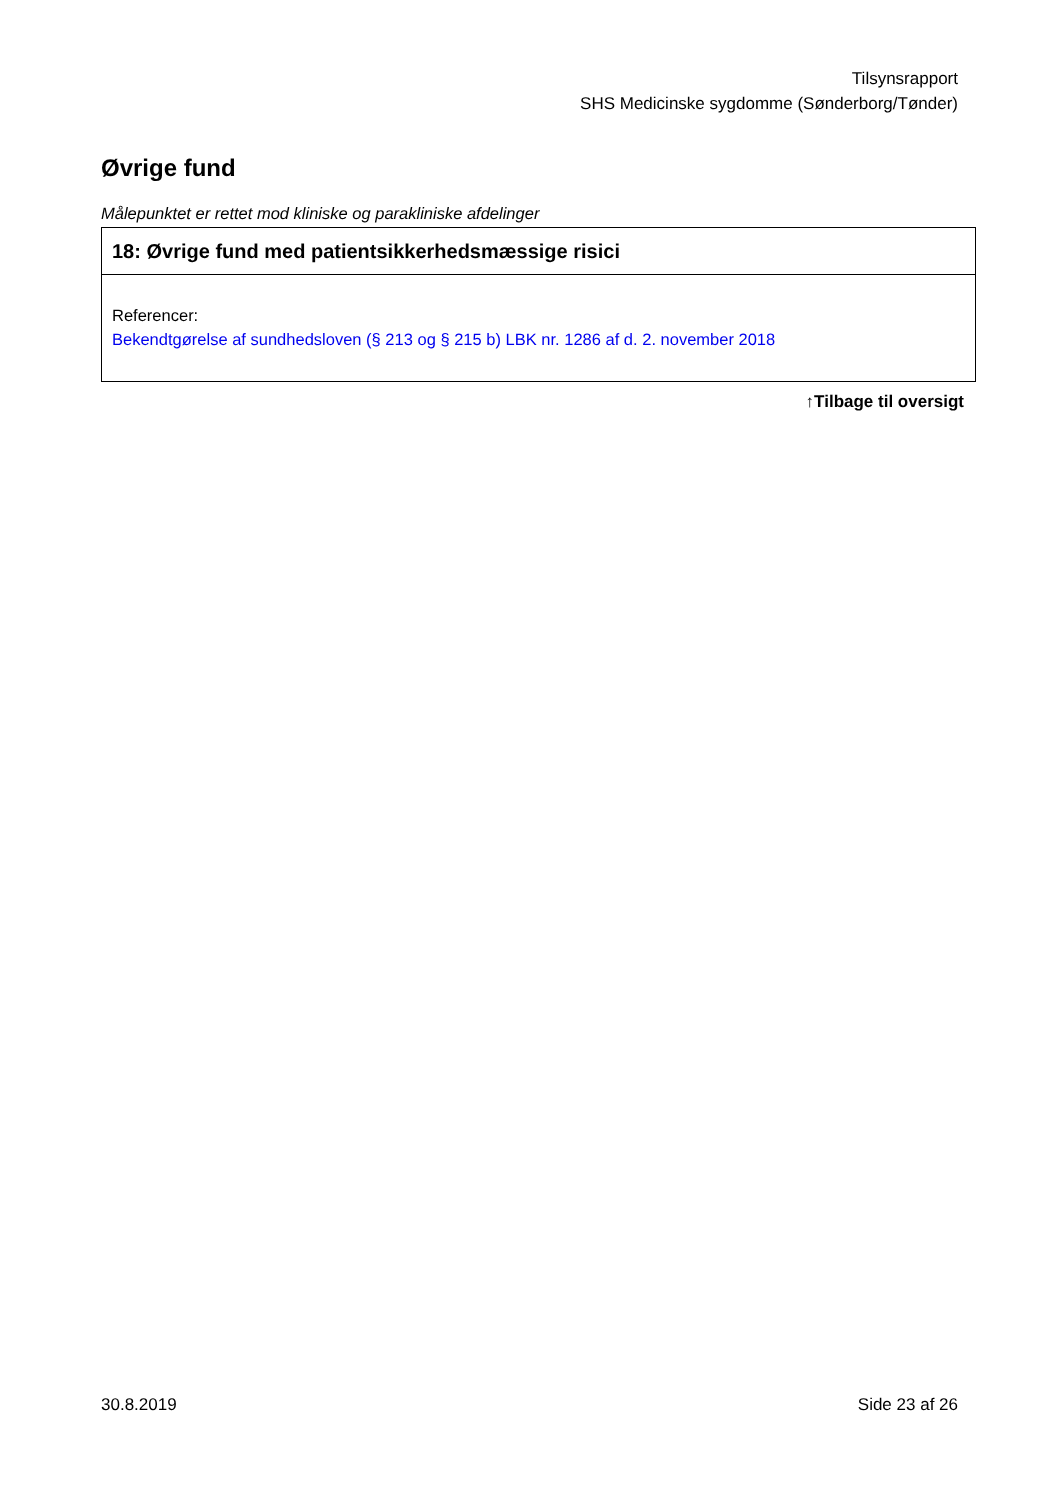Tilsynsrapport
SHS Medicinske sygdomme (Sønderborg/Tønder)
Øvrige fund
Målepunktet er rettet mod kliniske og parakliniske afdelinger
| 18: Øvrige fund med patientsikkerhedsmæssige risici |
| --- |
| Referencer: Bekendtgørelse af sundhedsloven (§ 213 og § 215 b) LBK nr. 1286 af d. 2. november 2018 |
↑Tilbage til oversigt
30.8.2019 Side 23 af 26